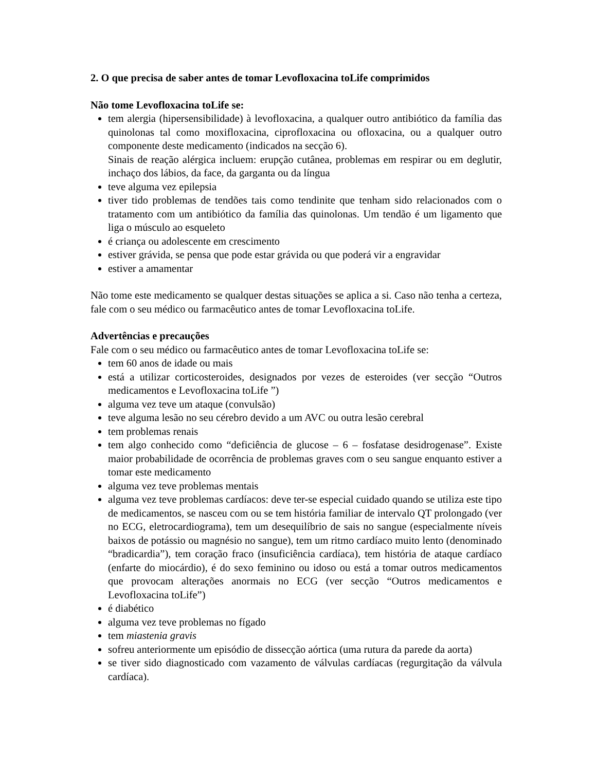2. O que precisa de saber antes de tomar Levofloxacina toLife comprimidos
Não tome Levofloxacina toLife se:
tem alergia (hipersensibilidade) à levofloxacina, a qualquer outro antibiótico da família das quinolonas tal como moxifloxacina, ciprofloxacina ou ofloxacina, ou a qualquer outro componente deste medicamento (indicados na secção 6).
Sinais de reação alérgica incluem: erupção cutânea, problemas em respirar ou em deglutir, inchaço dos lábios, da face, da garganta ou da língua
teve alguma vez epilepsia
tiver tido problemas de tendões tais como tendinite que tenham sido relacionados com o tratamento com um antibiótico da família das quinolonas. Um tendão é um ligamento que liga o músculo ao esqueleto
é criança ou adolescente em crescimento
estiver grávida, se pensa que pode estar grávida ou que poderá vir a engravidar
estiver a amamentar
Não tome este medicamento se qualquer destas situações se aplica a si. Caso não tenha a certeza, fale com o seu médico ou farmacêutico antes de tomar Levofloxacina toLife.
Advertências e precauções
Fale com o seu médico ou farmacêutico antes de tomar Levofloxacina toLife se:
tem 60 anos de idade ou mais
está a utilizar corticosteroides, designados por vezes de esteroides (ver secção “Outros medicamentos e Levofloxacina toLife ”)
alguma vez teve um ataque (convulsão)
teve alguma lesão no seu cérebro devido a um AVC ou outra lesão cerebral
tem problemas renais
tem algo conhecido como “deficiência de glucose – 6 – fosfatase desidrogenase”. Existe maior probabilidade de ocorrência de problemas graves com o seu sangue enquanto estiver a tomar este medicamento
alguma vez teve problemas mentais
alguma vez teve problemas cardíacos: deve ter-se especial cuidado quando se utiliza este tipo de medicamentos, se nasceu com ou se tem história familiar de intervalo QT prolongado (ver no ECG, eletrocardiograma), tem um desequilíbrio de sais no sangue (especialmente níveis baixos de potássio ou magnésio no sangue), tem um ritmo cardíaco muito lento (denominado “bradicardia”), tem coração fraco (insuficiência cardíaca), tem história de ataque cardíaco (enfarte do miocárdio), é do sexo feminino ou idoso ou está a tomar outros medicamentos que provocam alterações anormais no ECG (ver secção “Outros medicamentos e Levofloxacina toLife”)
é diabético
alguma vez teve problemas no fígado
tem miastenia gravis
sofreu anteriormente um episódio de dissecção aórtica (uma rutura da parede da aorta)
se tiver sido diagnosticado com vazamento de válvulas cardíacas (regurgitação da válvula cardíaca).